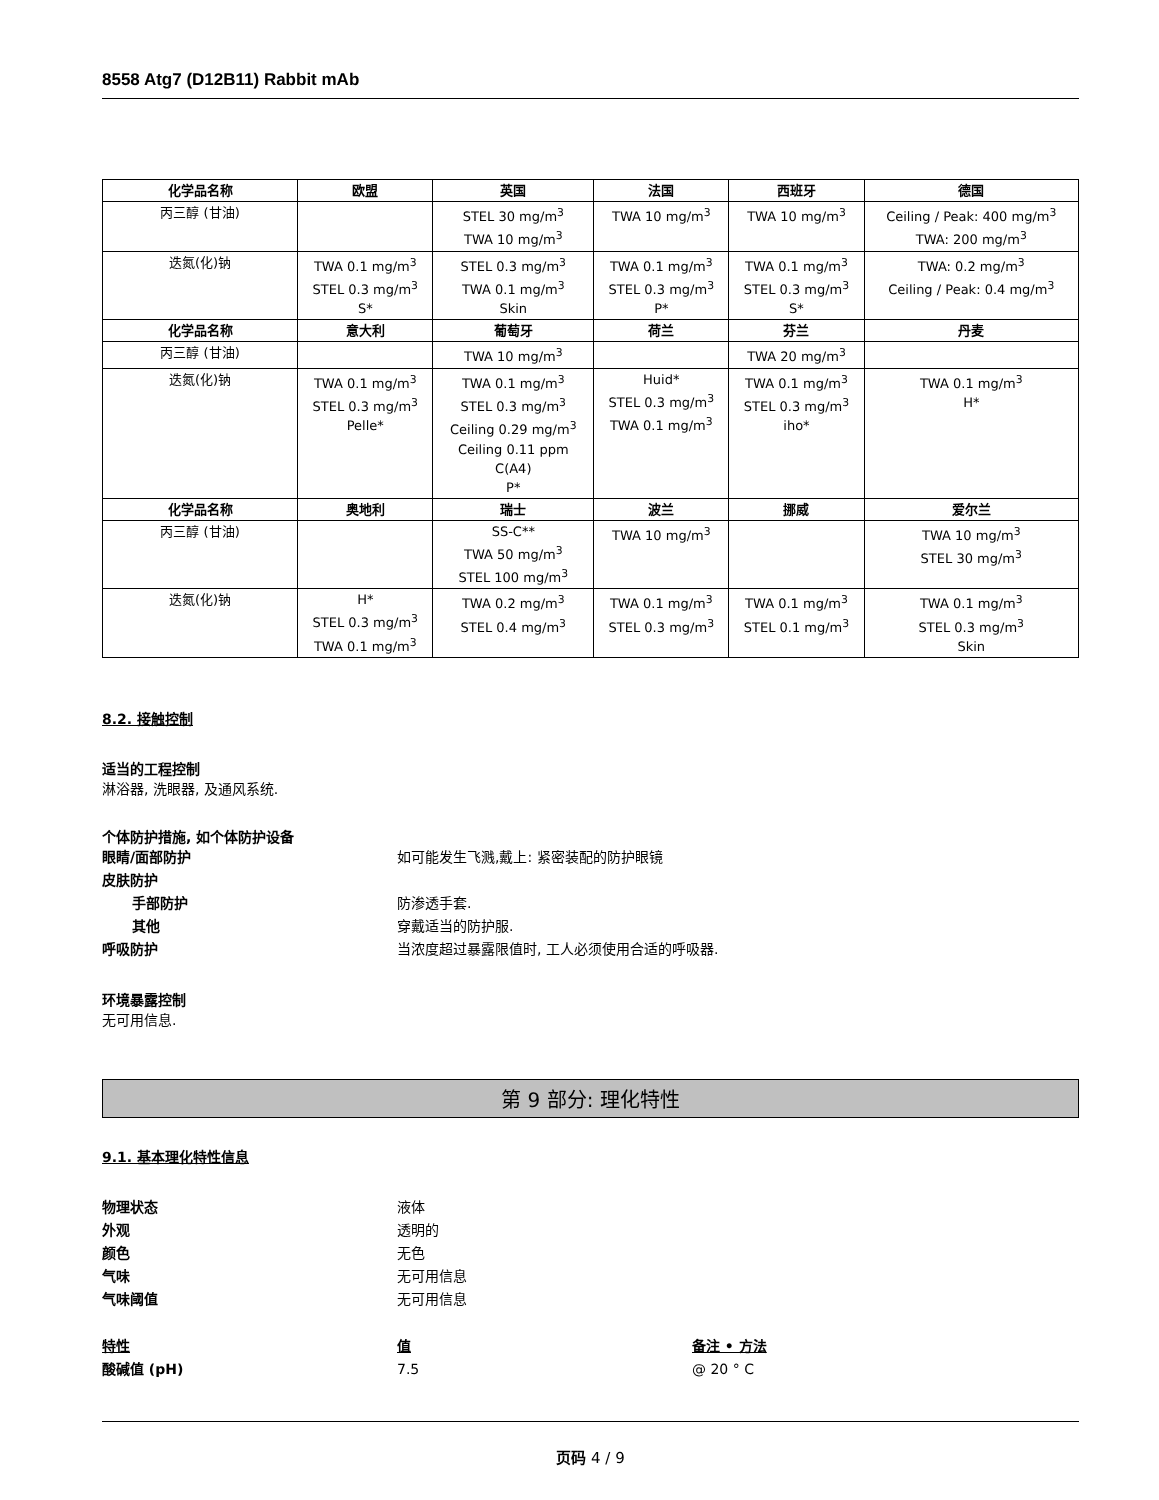8558 Atg7 (D12B11) Rabbit mAb
| 化学品名称 | 欧盟 | 英国 | 法国 | 西班牙 | 德国 |
| --- | --- | --- | --- | --- | --- |
| 丙三醇 (甘油) | | STEL 30 mg/m<sup>3</sup> TWA 10 mg/m<sup>3</sup> | TWA 10 mg/m<sup>3</sup> | TWA 10 mg/m<sup>3</sup> | Ceiling / Peak: 400 mg/m<sup>3</sup> TWA: 200 mg/m<sup>3</sup> |
| 迭氮(化)钠 | TWA 0.1 mg/m<sup>3</sup> STEL 0.3 mg/m<sup>3</sup> S* | STEL 0.3 mg/m<sup>3</sup> TWA 0.1 mg/m<sup>3</sup> Skin | TWA 0.1 mg/m<sup>3</sup> STEL 0.3 mg/m<sup>3</sup> P* | TWA 0.1 mg/m<sup>3</sup> STEL 0.3 mg/m<sup>3</sup> S* | TWA: 0.2 mg/m<sup>3</sup> Ceiling / Peak: 0.4 mg/m<sup>3</sup> |
| 化学品名称 | 意大利 | 葡萄牙 | 荷兰 | 芬兰 | 丹麦 |
| 丙三醇 (甘油) | | TWA 10 mg/m<sup>3</sup> | | TWA 20 mg/m<sup>3</sup> | |
| 迭氮(化)钠 | TWA 0.1 mg/m<sup>3</sup> STEL 0.3 mg/m<sup>3</sup> Pelle* | TWA 0.1 mg/m<sup>3</sup> STEL 0.3 mg/m<sup>3</sup> Ceiling 0.29 mg/m<sup>3</sup> Ceiling 0.11 ppm C(A4) P* | Huid* STEL 0.3 mg/m<sup>3</sup> TWA 0.1 mg/m<sup>3</sup> | TWA 0.1 mg/m<sup>3</sup> STEL 0.3 mg/m<sup>3</sup> iho* | TWA 0.1 mg/m<sup>3</sup> H* |
| 化学品名称 | 奥地利 | 瑞士 | 波兰 | 挪威 | 爱尔兰 |
| 丙三醇 (甘油) | | SS-C** TWA 50 mg/m<sup>3</sup> STEL 100 mg/m<sup>3</sup> | TWA 10 mg/m<sup>3</sup> | | TWA 10 mg/m<sup>3</sup> STEL 30 mg/m<sup>3</sup> |
| 迭氮(化)钠 | H* STEL 0.3 mg/m<sup>3</sup> TWA 0.1 mg/m<sup>3</sup> | TWA 0.2 mg/m<sup>3</sup> STEL 0.4 mg/m<sup>3</sup> | TWA 0.1 mg/m<sup>3</sup> STEL 0.3 mg/m<sup>3</sup> | TWA 0.1 mg/m<sup>3</sup> STEL 0.1 mg/m<sup>3</sup> | TWA 0.1 mg/m<sup>3</sup> STEL 0.3 mg/m<sup>3</sup> Skin |
8.2. 接触控制
适当的工程控制
淋浴器, 洗眼器, 及通风系统.
个体防护措施, 如个体防护设备
眼睛/面部防护 如可能发生飞溅,戴上: 紧密装配的防护眼镜
皮肤防护
手部防护 防渗透手套.
其他 穿戴适当的防护服.
呼吸防护 当浓度超过暴露限值时, 工人必须使用合适的呼吸器.
环境暴露控制
无可用信息.
第 9 部分: 理化特性
9.1. 基本理化特性信息
物理状态 液体
外观 透明的
颜色 无色
气味 无可用信息
气味阈值 无可用信息
特性 值 备注 • 方法
酸碱值 (pH) 7.5 @ 20 ° C
页码 4 / 9